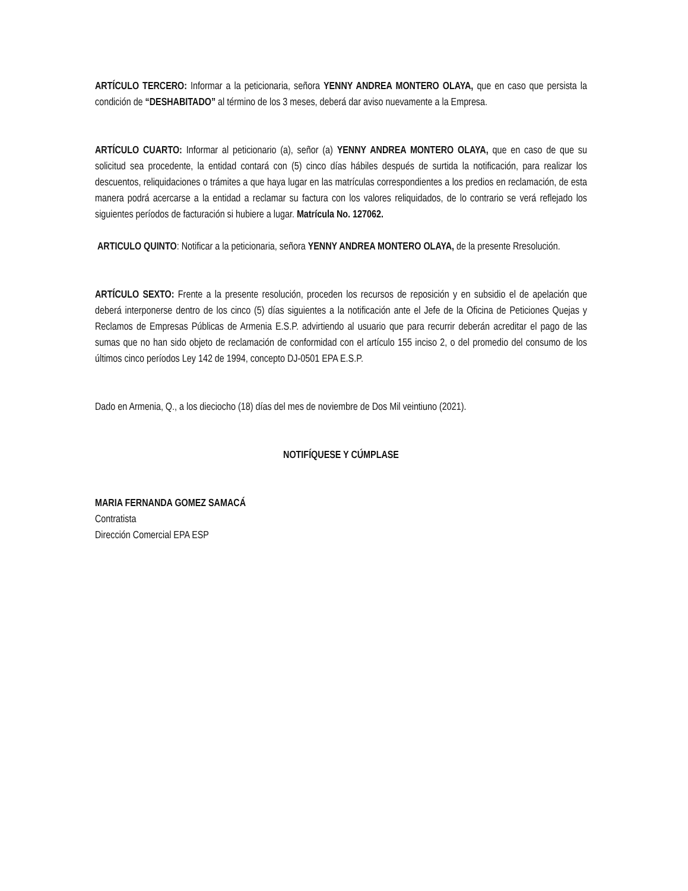ARTÍCULO TERCERO: Informar a la peticionaria, señora YENNY ANDREA MONTERO OLAYA, que en caso que persista la condición de “DESHABITADO” al término de los 3 meses, deberá dar aviso nuevamente a la Empresa.
ARTÍCULO CUARTO: Informar al peticionario (a), señor (a) YENNY ANDREA MONTERO OLAYA, que en caso de que su solicitud sea procedente, la entidad contará con (5) cinco días hábiles después de surtida la notificación, para realizar los descuentos, reliquidaciones o trámites a que haya lugar en las matrículas correspondientes a los predios en reclamación, de esta manera podrá acercarse a la entidad a reclamar su factura con los valores reliquidados, de lo contrario se verá reflejado los siguientes períodos de facturación si hubiere a lugar. Matrícula No. 127062.
ARTICULO QUINTO: Notificar a la peticionaria, señora YENNY ANDREA MONTERO OLAYA, de la presente Rresolución.
ARTÍCULO SEXTO: Frente a la presente resolución, proceden los recursos de reposición y en subsidio el de apelación que deberá interponerse dentro de los cinco (5) días siguientes a la notificación ante el Jefe de la Oficina de Peticiones Quejas y Reclamos de Empresas Públicas de Armenia E.S.P. advirtiendo al usuario que para recurrir deberán acreditar el pago de las sumas que no han sido objeto de reclamación de conformidad con el artículo 155 inciso 2, o del promedio del consumo de los últimos cinco períodos Ley 142 de 1994, concepto DJ-0501 EPA E.S.P.
Dado en Armenia, Q., a los dieciocho (18) días del mes de noviembre de Dos Mil veintiuno (2021).
NOTIFÍQUESE Y CÚMPLASE
MARIA FERNANDA GOMEZ SAMACÁ
Contratista
Dirección Comercial EPA ESP